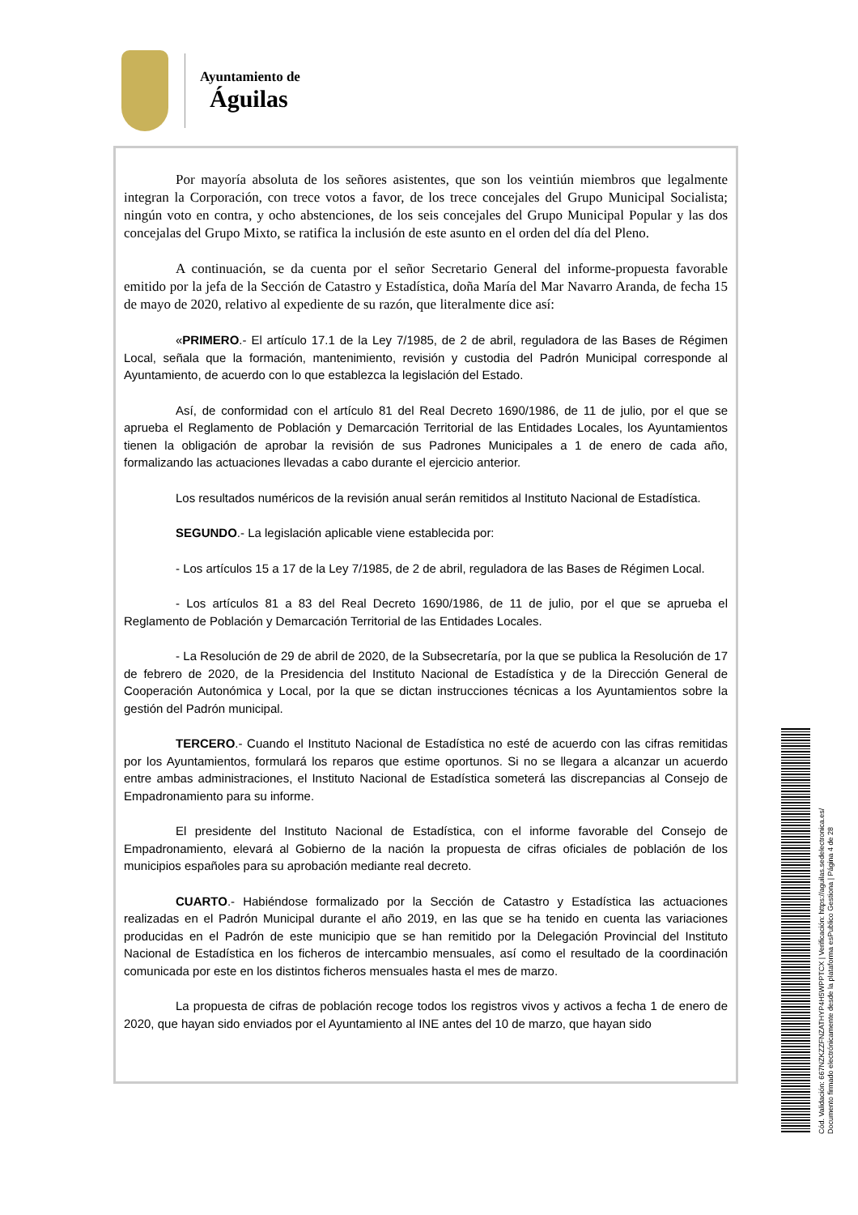Ayuntamiento de
Águilas
Por mayoría absoluta de los señores asistentes, que son los veintiún miembros que legalmente integran la Corporación, con trece votos a favor, de los trece concejales del Grupo Municipal Socialista; ningún voto en contra, y ocho abstenciones, de los seis concejales del Grupo Municipal Popular y las dos concejalas del Grupo Mixto, se ratifica la inclusión de este asunto en el orden del día del Pleno.
A continuación, se da cuenta por el señor Secretario General del informe-propuesta favorable emitido por la jefa de la Sección de Catastro y Estadística, doña María del Mar Navarro Aranda, de fecha 15 de mayo de 2020, relativo al expediente de su razón, que literalmente dice así:
«PRIMERO.- El artículo 17.1 de la Ley 7/1985, de 2 de abril, reguladora de las Bases de Régimen Local, señala que la formación, mantenimiento, revisión y custodia del Padrón Municipal corresponde al Ayuntamiento, de acuerdo con lo que establezca la legislación del Estado.
Así, de conformidad con el artículo 81 del Real Decreto 1690/1986, de 11 de julio, por el que se aprueba el Reglamento de Población y Demarcación Territorial de las Entidades Locales, los Ayuntamientos tienen la obligación de aprobar la revisión de sus Padrones Municipales a 1 de enero de cada año, formalizando las actuaciones llevadas a cabo durante el ejercicio anterior.
Los resultados numéricos de la revisión anual serán remitidos al Instituto Nacional de Estadística.
SEGUNDO.- La legislación aplicable viene establecida por:
- Los artículos 15 a 17 de la Ley 7/1985, de 2 de abril, reguladora de las Bases de Régimen Local.
- Los artículos 81 a 83 del Real Decreto 1690/1986, de 11 de julio, por el que se aprueba el Reglamento de Población y Demarcación Territorial de las Entidades Locales.
- La Resolución de 29 de abril de 2020, de la Subsecretaría, por la que se publica la Resolución de 17 de febrero de 2020, de la Presidencia del Instituto Nacional de Estadística y de la Dirección General de Cooperación Autonómica y Local, por la que se dictan instrucciones técnicas a los Ayuntamientos sobre la gestión del Padrón municipal.
TERCERO.- Cuando el Instituto Nacional de Estadística no esté de acuerdo con las cifras remitidas por los Ayuntamientos, formulará los reparos que estime oportunos. Si no se llegara a alcanzar un acuerdo entre ambas administraciones, el Instituto Nacional de Estadística someterá las discrepancias al Consejo de Empadronamiento para su informe.
El presidente del Instituto Nacional de Estadística, con el informe favorable del Consejo de Empadronamiento, elevará al Gobierno de la nación la propuesta de cifras oficiales de población de los municipios españoles para su aprobación mediante real decreto.
CUARTO.- Habiéndose formalizado por la Sección de Catastro y Estadística las actuaciones realizadas en el Padrón Municipal durante el año 2019, en las que se ha tenido en cuenta las variaciones producidas en el Padrón de este municipio que se han remitido por la Delegación Provincial del Instituto Nacional de Estadística en los ficheros de intercambio mensuales, así como el resultado de la coordinación comunicada por este en los distintos ficheros mensuales hasta el mes de marzo.
La propuesta de cifras de población recoge todos los registros vivos y activos a fecha 1 de enero de 2020, que hayan sido enviados por el Ayuntamiento al INE antes del 10 de marzo, que hayan sido
Cód. Validación: 667NZKZZFNZATHYP4H5WPPTCX | Verificación: https://aguilas.sedelectronica.es/
Documento firmado electrónicamente desde la plataforma esPublico Gestiona | Página 4 de 28